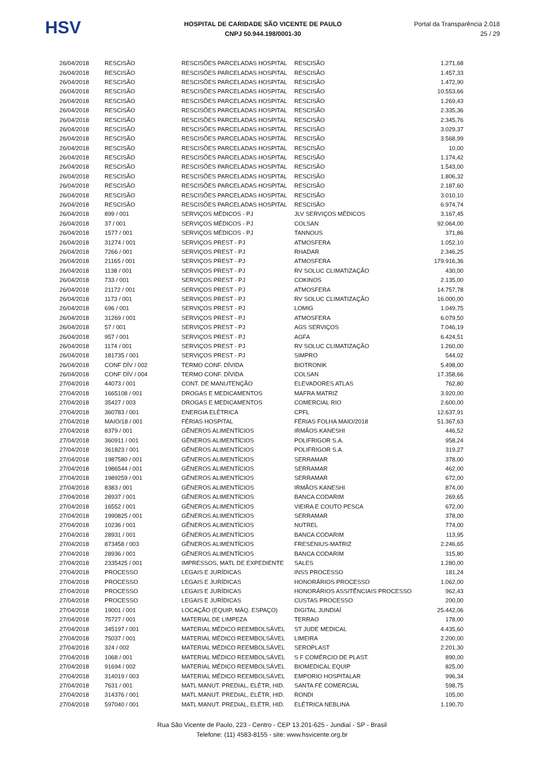HSV
HOSPITAL DE CARIDADE SÃO VICENTE DE PAULO
CNPJ 50.944.198/0001-30
Portal da Transparência 2.018
25 / 29
| 26/04/2018 | RESCISÃO | RESCISÕES PARCELADAS HOSPITAL | RESCISÃO | 1.271,68 |
| 26/04/2018 | RESCISÃO | RESCISÕES PARCELADAS HOSPITAL | RESCISÃO | 1.457,33 |
| 26/04/2018 | RESCISÃO | RESCISÕES PARCELADAS HOSPITAL | RESCISÃO | 1.472,90 |
| 26/04/2018 | RESCISÃO | RESCISÕES PARCELADAS HOSPITAL | RESCISÃO | 10.553,66 |
| 26/04/2018 | RESCISÃO | RESCISÕES PARCELADAS HOSPITAL | RESCISÃO | 1.269,43 |
| 26/04/2018 | RESCISÃO | RESCISÕES PARCELADAS HOSPITAL | RESCISÃO | 2.335,36 |
| 26/04/2018 | RESCISÃO | RESCISÕES PARCELADAS HOSPITAL | RESCISÃO | 2.345,76 |
| 26/04/2018 | RESCISÃO | RESCISÕES PARCELADAS HOSPITAL | RESCISÃO | 3.029,37 |
| 26/04/2018 | RESCISÃO | RESCISÕES PARCELADAS HOSPITAL | RESCISÃO | 3.568,99 |
| 26/04/2018 | RESCISÃO | RESCISÕES PARCELADAS HOSPITAL | RESCISÃO | 10,00 |
| 26/04/2018 | RESCISÃO | RESCISÕES PARCELADAS HOSPITAL | RESCISÃO | 1.174,42 |
| 26/04/2018 | RESCISÃO | RESCISÕES PARCELADAS HOSPITAL | RESCISÃO | 1.543,00 |
| 26/04/2018 | RESCISÃO | RESCISÕES PARCELADAS HOSPITAL | RESCISÃO | 1.806,32 |
| 26/04/2018 | RESCISÃO | RESCISÕES PARCELADAS HOSPITAL | RESCISÃO | 2.187,60 |
| 26/04/2018 | RESCISÃO | RESCISÕES PARCELADAS HOSPITAL | RESCISÃO | 3.010,10 |
| 26/04/2018 | RESCISÃO | RESCISÕES PARCELADAS HOSPITAL | RESCISÃO | 6.974,74 |
| 26/04/2018 | 899 / 001 | SERVIÇOS MÉDICOS - PJ | JLV SERVIÇOS MÉDICOS | 3.167,45 |
| 26/04/2018 | 37 / 001 | SERVIÇOS MÉDICOS - PJ | COLSAN | 92.064,00 |
| 26/04/2018 | 1577 / 001 | SERVIÇOS MÉDICOS - PJ | TANNOUS | 371,86 |
| 26/04/2018 | 31274 / 001 | SERVIÇOS PREST - PJ | ATMOSFERA | 1.052,10 |
| 26/04/2018 | 7266 / 001 | SERVIÇOS PREST - PJ | RHADAR | 2.346,25 |
| 26/04/2018 | 21165 / 001 | SERVIÇOS PREST - PJ | ATMOSFERA | 179.916,36 |
| 26/04/2018 | 1138 / 001 | SERVIÇOS PREST - PJ | RV SOLUC CLIMATIZAÇÃO | 430,00 |
| 26/04/2018 | 733 / 001 | SERVIÇOS PREST - PJ | COKINOS | 2.135,00 |
| 26/04/2018 | 21172 / 001 | SERVIÇOS PREST - PJ | ATMOSFERA | 14.757,78 |
| 26/04/2018 | 1173 / 001 | SERVIÇOS PREST - PJ | RV SOLUC CLIMATIZAÇÃO | 16.000,00 |
| 26/04/2018 | 696 / 001 | SERVIÇOS PREST - PJ | LOMIG | 1.049,75 |
| 26/04/2018 | 31269 / 001 | SERVIÇOS PREST - PJ | ATMOSFERA | 6.079,50 |
| 26/04/2018 | 57 / 001 | SERVIÇOS PREST - PJ | AGS SERVIÇOS | 7.046,19 |
| 26/04/2018 | 957 / 001 | SERVIÇOS PREST - PJ | AGFA | 6.424,51 |
| 26/04/2018 | 1174 / 001 | SERVIÇOS PREST - PJ | RV SOLUC CLIMATIZAÇÃO | 1.260,00 |
| 26/04/2018 | 181735 / 001 | SERVIÇOS PREST - PJ | SIMPRO | 544,02 |
| 26/04/2018 | CONF DÍV / 002 | TERMO CONF. DÍVIDA | BIOTRONIK | 5.498,00 |
| 26/04/2018 | CONF DÍV / 004 | TERMO CONF. DÍVIDA | COLSAN | 17.358,66 |
| 27/04/2018 | 44073 / 001 | CONT. DE MANUTENÇÃO | ELEVADORES ATLAS | 762,80 |
| 27/04/2018 | 1665108 / 001 | DROGAS E MEDICAMENTOS | MAFRA MATRIZ | 3.920,00 |
| 27/04/2018 | 35427 / 003 | DROGAS E MEDICAMENTOS | COMERCIAL RIO | 2.600,00 |
| 27/04/2018 | 360783 / 001 | ENERGIA ELÉTRICA | CPFL | 12.637,91 |
| 27/04/2018 | MAIO/18 / 001 | FÉRIAS HOSPITAL | FÉRIAS FOLHA MAIO/2018 | 51.367,63 |
| 27/04/2018 | 8379 / 001 | GÊNEROS ALIMENTÍCIOS | IRMÃOS KANESHI | 446,52 |
| 27/04/2018 | 360911 / 001 | GÊNEROS ALIMENTÍCIOS | POLIFRIGOR S.A. | 958,24 |
| 27/04/2018 | 361823 / 001 | GÊNEROS ALIMENTÍCIOS | POLIFRIGOR S.A. | 319,27 |
| 27/04/2018 | 1987580 / 001 | GÊNEROS ALIMENTÍCIOS | SERRAMAR | 378,00 |
| 27/04/2018 | 1986544 / 001 | GÊNEROS ALIMENTÍCIOS | SERRAMAR | 462,00 |
| 27/04/2018 | 1989259 / 001 | GÊNEROS ALIMENTÍCIOS | SERRAMAR | 672,00 |
| 27/04/2018 | 8383 / 001 | GÊNEROS ALIMENTÍCIOS | IRMÃOS KANESHI | 874,00 |
| 27/04/2018 | 28937 / 001 | GÊNEROS ALIMENTÍCIOS | BANCA CODARIM | 269,65 |
| 27/04/2018 | 16552 / 001 | GÊNEROS ALIMENTÍCIOS | VIEIRA E COUTO PESCA | 672,00 |
| 27/04/2018 | 1990825 / 001 | GÊNEROS ALIMENTÍCIOS | SERRAMAR | 378,00 |
| 27/04/2018 | 10236 / 001 | GÊNEROS ALIMENTÍCIOS | NUTREL | 774,00 |
| 27/04/2018 | 28931 / 001 | GÊNEROS ALIMENTÍCIOS | BANCA CODARIM | 113,95 |
| 27/04/2018 | 873458 / 003 | GÊNEROS ALIMENTÍCIOS | FRESENIUS-MATRIZ | 2.246,65 |
| 27/04/2018 | 28936 / 001 | GÊNEROS ALIMENTÍCIOS | BANCA CODARIM | 315,80 |
| 27/04/2018 | 2335425 / 001 | IMPRESSOS, MATL DE EXPEDIENTE | SALES | 1.280,00 |
| 27/04/2018 | PROCESSO | LEGAIS E JURÍDICAS | INSS PROCESSO | 181,24 |
| 27/04/2018 | PROCESSO | LEGAIS E JURÍDICAS | HONORÁRIOS PROCESSO | 1.062,00 |
| 27/04/2018 | PROCESSO | LEGAIS E JURÍDICAS | HONORÁRIOS ASSITÊNCIAIS PROCESSO | 962,43 |
| 27/04/2018 | PROCESSO | LEGAIS E JURÍDICAS | CUSTAS PROCESSO | 200,00 |
| 27/04/2018 | 19001 / 001 | LOCAÇÃO (EQUIP, MÁQ. ESPAÇO) | DIGITAL JUNDIAÍ | 25.442,06 |
| 27/04/2018 | 75727 / 001 | MATERIAL DE LIMPEZA | TERRAO | 178,00 |
| 27/04/2018 | 345197 / 001 | MATERIAL MÉDICO REEMBOLSÁVEL | ST JUDE MEDICAL | 4.435,60 |
| 27/04/2018 | 75037 / 001 | MATERIAL MÉDICO REEMBOLSÁVEL | LIMEIRA | 2.200,00 |
| 27/04/2018 | 324 / 002 | MATERIAL MÉDICO REEMBOLSÁVEL | SEROPLAST | 2.201,30 |
| 27/04/2018 | 1068 / 001 | MATERIAL MÉDICO REEMBOLSÁVEL | S F COMÉRCIO DE PLAST. | 890,00 |
| 27/04/2018 | 91694 / 002 | MATERIAL MÉDICO REEMBOLSÁVEL | BIOMEDICAL EQUIP | 825,00 |
| 27/04/2018 | 314019 / 003 | MATERIAL MÉDICO REEMBOLSÁVEL | EMPORIO HOSPITALAR | 996,34 |
| 27/04/2018 | 7631 / 001 | MATL MANUT. PREDIAL, ELÉTR, HID. | SANTA FÉ COMERCIAL | 598,75 |
| 27/04/2018 | 314376 / 001 | MATL MANUT. PREDIAL, ELÉTR, HID. | RONDI | 105,00 |
| 27/04/2018 | 597040 / 001 | MATL MANUT. PREDIAL, ELÉTR, HID. | ELÉTRICA NEBLINA | 1.190,70 |
Rua São Vicente de Paulo, 223 - Centro - CEP 13.201-625 - Jundiaí - SP - Brasil
Telefone: (11) 4583-8155 - site: www.hsvicente.org.br